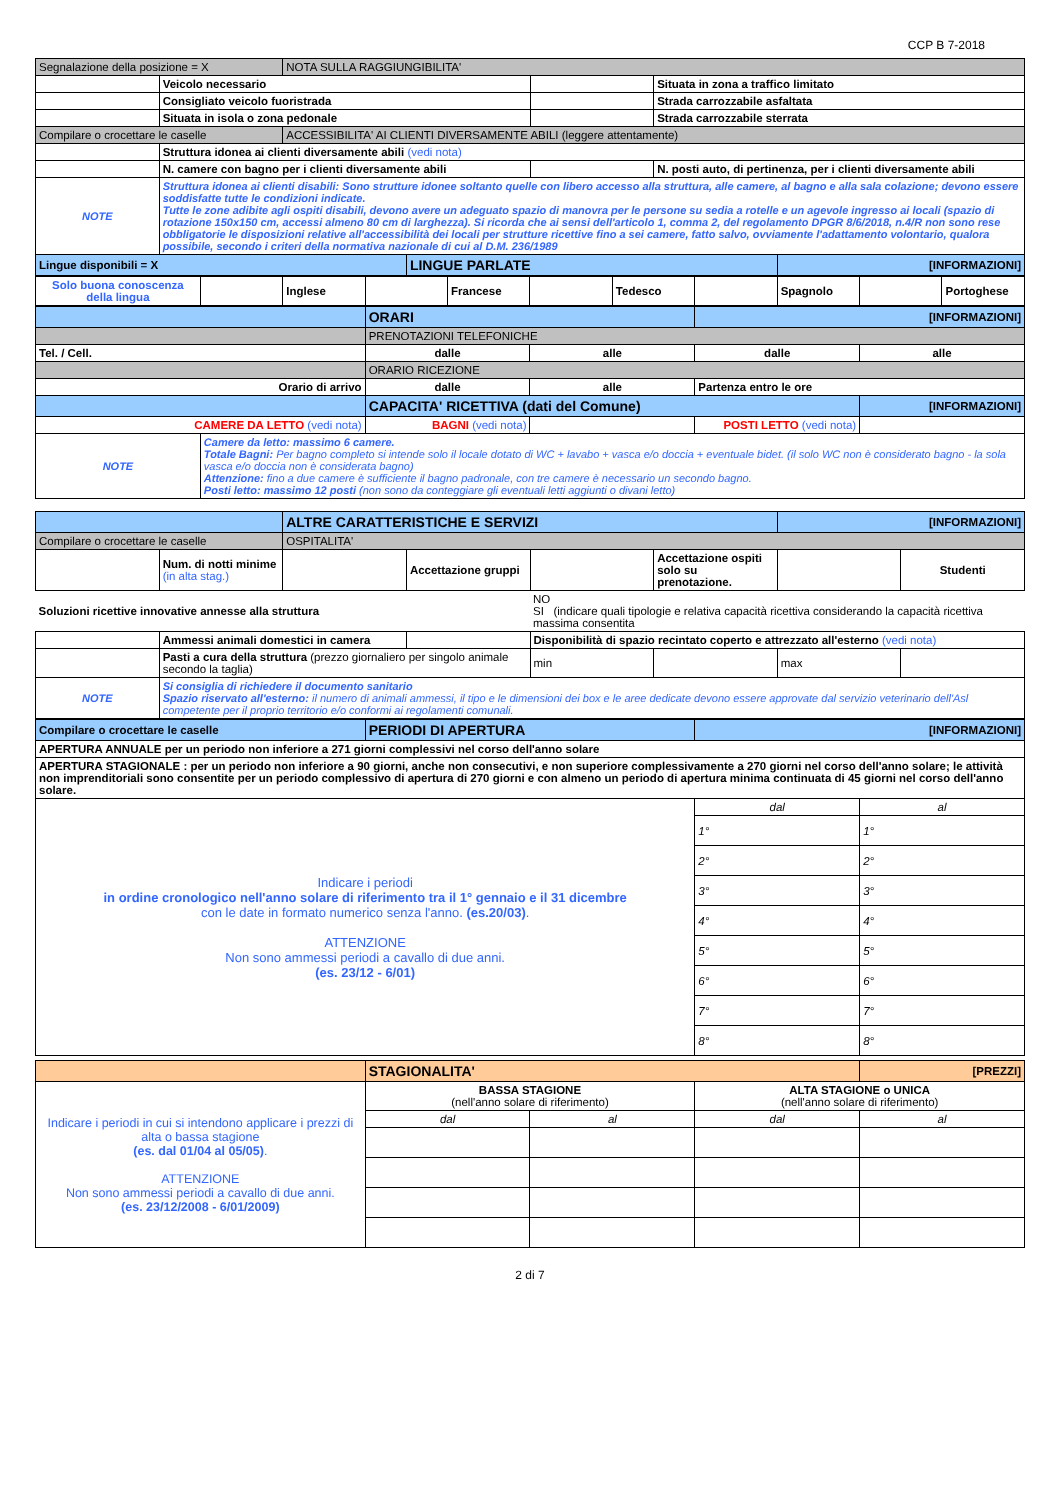CCP B 7-2018
| Segnalazione della posizione = X | | NOTA SULLA RAGGIUNGIBILITA' | | | | |
| | Veicolo necessario | | | | Situata in zona a traffico limitato | |
| | Consigliato veicolo fuoristrada | | | | Strada carrozzabile asfaltata | |
| | Situata in isola o zona pedonale | | | | Strada carrozzabile sterrata | |
| Compilare o crocettare le caselle | | ACCESSIBILITA' AI CLIENTI DIVERSAMENTE ABILI (leggere attentamente) | | | | |
| | Struttura idonea ai clienti diversamente abili (vedi nota) | | | | | |
| | N. camere con bagno per i clienti diversamente abili | | | | N. posti auto, di pertinenza, per i clienti diversamente abili | |
| NOTE | Struttura idonea ai clienti disabili: Sono strutture idonee soltanto quelle con libero accesso alla struttura, alle camere, al bagno e alla sala colazione; devono essere soddisfatte tutte le condizioni indicate. Tutte le zone adibite agli ospiti disabili, devono avere un adeguato spazio di manovra per le persone su sedia a rotelle e un agevole ingresso ai locali (spazio di rotazione 150x150 cm, accessi almeno 80 cm di larghezza). Si ricorda che ai sensi dell'articolo 1, comma 2, del regolamento DPGR 8/6/2018, n.4/R non sono rese obbligatorie le disposizioni relative all'accessibilità dei locali per strutture ricettive fino a sei camere, fatto salvo, ovviamente l'adattamento volontario, qualora possibile, secondo i criteri della normativa nazionale di cui al D.M. 236/1989 | | | | | |
| Lingue disponibili = X | | | LINGUE PARLATE | | | [INFORMAZIONI] |
| Solo buona conoscenza della lingua | | Inglese | | Francese | | Tedesco | | Spagnolo | | Portoghese |
| | | ORARI | | [INFORMAZIONI] | |
| | | PRENOTAZIONI TELEFONICHE | | | |
| Tel. / Cell. | | dalle | alle | dalle | alle |
| | | ORARIO RICEZIONE | | | |
| Orario di arrivo | | dalle | alle | Partenza entro le ore | |
| | | CAPACITA' RICETTIVA (dati del Comune) | | | [INFORMAZIONI] |
| CAMERE DA LETTO (vedi nota) | | BAGNI (vedi nota) | | POSTI LETTO (vedi nota) | |
| NOTE | Camere da letto: massimo 6 camere. Totale Bagni: Per bagno completo si intende solo il locale dotato di WC + lavabo + vasca e/o doccia + eventuale bidet. (il solo WC non è considerato bagno - la sola vasca e/o doccia non è considerata bagno) Attenzione: fino a due camere è sufficiente il bagno padronale, con tre camere è necessario un secondo bagno. Posti letto: massimo 12 posti (non sono da conteggiare gli eventuali letti aggiunti o divani letto) | | | | |
| | | ALTRE CARATTERISTICHE E SERVIZI | | | | [INFORMAZIONI] | |
| Compilare o crocettare le caselle | | OSPITALITA' | | | | | |
| | Num. di notti minime (in alta stag.) | | Accettazione gruppi | | Accettazione ospiti solo su prenotazione. | | Studenti |
| Soluzioni ricettive innovative annesse alla struttura | | | | NO SI (indicare quali tipologie e relativa capacità ricettiva considerando la capacità ricettiva massima consentita | | | |
| | Ammessi animali domestici in camera | | | Disponibilità di spazio recintato coperto e attrezzato all'esterno (vedi nota) | | | |
| | Pasti a cura della struttura (prezzo giornaliero per singolo animale secondo la taglia) | | | min | | max | |
| NOTE | Si consiglia di richiedere il documento sanitario Spazio riservato all'esterno: il numero di animali ammessi, il tipo e le dimensioni dei box e le aree dedicate devono essere approvate dal servizio veterinario dell'Asl competente per il proprio territorio e/o conformi ai regolamenti comunali. | | | | | | |
| Compilare o crocettare le caselle | PERIODI DI APERTURA | [INFORMAZIONI] | |
| APERTURA ANNUALE per un periodo non inferiore a 271 giorni complessivi nel corso dell'anno solare | | | |
| APERTURA STAGIONALE : per un periodo non inferiore a 90 giorni, anche non consecutivi, e non superiore complessivamente a 270 giorni nel corso dell'anno solare; le attività non imprenditoriali sono consentite per un periodo complessivo di apertura di 270 giorni e con almeno un periodo di apertura minima continuata di 45 giorni nel corso dell'anno solare. | | | |
| Indicare i periodi in ordine cronologico nell'anno solare di riferimento tra il 1° gennaio e il 31 dicembre con le date in formato numerico senza l'anno. (es.20/03) . ATTENZIONE Non sono ammessi periodi a cavallo di due anni. (es. 23/12 - 6/01) | | dal | al |
| | | 1° | 1° |
| | | 2° | 2° |
| | | 3° | 3° |
| | | 4° | 4° |
| | | 5° | 5° |
| | | 6° | 6° |
| | | 7° | 7° |
| | | 8° | 8° |
| | STAGIONALITA' | | | [PREZZI] |
| Indicare i periodi in cui si intendono applicare i prezzi di alta o bassa stagione (es. dal 01/04 al 05/05) . ATTENZIONE Non sono ammessi periodi a cavallo di due anni. (es. 23/12/2008 - 6/01/2009) | BASSA STAGIONE (nell'anno solare di riferimento) | | ALTA STAGIONE o UNICA (nell'anno solare di riferimento) | |
| | dal | al | dal | al |
2 di 7